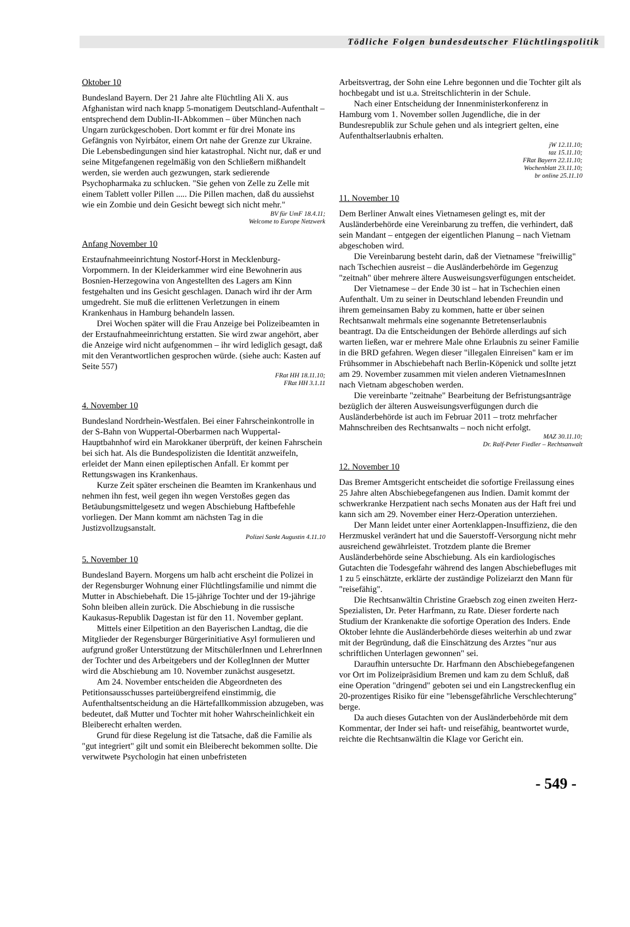Tödliche Folgen bundesdeutscher Flüchtlingspolitik
Oktober 10
Bundesland Bayern. Der 21 Jahre alte Flüchtling Ali X. aus Afghanistan wird nach knapp 5-monatigem Deutschland-Aufenthalt – entsprechend dem Dublin-II-Abkommen – über München nach Ungarn zurückgeschoben. Dort kommt er für drei Monate ins Gefängnis von Nyirbátor, einem Ort nahe der Grenze zur Ukraine. Die Lebensbedingungen sind hier katastrophal. Nicht nur, daß er und seine Mitgefangenen regelmäßig von den Schließern mißhandelt werden, sie werden auch gezwungen, stark sedierende Psychopharmaka zu schlucken. "Sie gehen von Zelle zu Zelle mit einem Tablett voller Pillen ..... Die Pillen machen, daß du aussiehst wie ein Zombie und dein Gesicht bewegt sich nicht mehr."
BV für UmF 18.4.11;
Welcome to Europe Netzwerk
Anfang November 10
Erstaufnahmeeinrichtung Nostorf-Horst in Mecklenburg-Vorpommern. In der Kleiderkammer wird eine Bewohnerin aus Bosnien-Herzegowina von Angestellten des Lagers am Kinn festgehalten und ins Gesicht geschlagen. Danach wird ihr der Arm umgedreht. Sie muß die erlittenen Verletzungen in einem Krankenhaus in Hamburg behandeln lassen.
Drei Wochen später will die Frau Anzeige bei Polizeibeamten in der Erstaufnahmeeinrichtung erstatten. Sie wird zwar angehört, aber die Anzeige wird nicht aufgenommen – ihr wird lediglich gesagt, daß mit den Verantwortlichen gesprochen würde. (siehe auch: Kasten auf Seite 557)
FRat HH 18.11.10;
FRat HH 3.1.11
4. November 10
Bundesland Nordrhein-Westfalen. Bei einer Fahrscheinkontrolle in der S-Bahn von Wuppertal-Oberbarmen nach Wuppertal-Hauptbahnhof wird ein Marokkaner überprüft, der keinen Fahrschein bei sich hat. Als die Bundespolizisten die Identität anzweifeln, erleidet der Mann einen epileptischen Anfall. Er kommt per Rettungswagen ins Krankenhaus.
Kurze Zeit später erscheinen die Beamten im Krankenhaus und nehmen ihn fest, weil gegen ihn wegen Verstoßes gegen das Betäubungsmittelgesetz und wegen Abschiebung Haftbefehle vorliegen. Der Mann kommt am nächsten Tag in die Justizvollzugsanstalt.
Polizei Sankt Augustin 4.11.10
5. November 10
Bundesland Bayern. Morgens um halb acht erscheint die Polizei in der Regensburger Wohnung einer Flüchtlingsfamilie und nimmt die Mutter in Abschiebehaft. Die 15-jährige Tochter und der 19-jährige Sohn bleiben allein zurück. Die Abschiebung in die russische Kaukasus-Republik Dagestan ist für den 11. November geplant.
Mittels einer Eilpetition an den Bayerischen Landtag, die die Mitglieder der Regensburger Bürgerinitiative Asyl formulieren und aufgrund großer Unterstützung der MitschülerInnen und LehrerInnen der Tochter und des Arbeitgebers und der KollegInnen der Mutter wird die Abschiebung am 10. November zunächst ausgesetzt.
Am 24. November entscheiden die Abgeordneten des Petitionsausschusses parteiübergreifend einstimmig, die Aufenthaltsentscheidung an die Härtefallkommission abzugeben, was bedeutet, daß Mutter und Tochter mit hoher Wahrscheinlichkeit ein Bleiberecht erhalten werden.
Grund für diese Regelung ist die Tatsache, daß die Familie als "gut integriert" gilt und somit ein Bleiberecht bekommen sollte. Die verwitwete Psychologin hat einen unbefristeten
Arbeitsvertrag, der Sohn eine Lehre begonnen und die Tochter gilt als hochbegabt und ist u.a. Streitschlichterin in der Schule.
Nach einer Entscheidung der Innenministerkonferenz in Hamburg vom 1. November sollen Jugendliche, die in der Bundesrepublik zur Schule gehen und als integriert gelten, eine Aufenthaltserlaubnis erhalten.
jW 12.11.10;
taz 15.11.10;
FRat Bayern 22.11.10;
Wochenblatt 23.11.10;
br online 25.11.10
11. November 10
Dem Berliner Anwalt eines Vietnamesen gelingt es, mit der Ausländerbehörde eine Vereinbarung zu treffen, die verhindert, daß sein Mandant – entgegen der eigentlichen Planung – nach Vietnam abgeschoben wird.
Die Vereinbarung besteht darin, daß der Vietnamese "freiwillig" nach Tschechien ausreist – die Ausländerbehörde im Gegenzug "zeitnah" über mehrere ältere Ausweisungsverfügungen entscheidet.
Der Vietnamese – der Ende 30 ist – hat in Tschechien einen Aufenthalt. Um zu seiner in Deutschland lebenden Freundin und ihrem gemeinsamen Baby zu kommen, hatte er über seinen Rechtsanwalt mehrmals eine sogenannte Betretenserlaubnis beantragt. Da die Entscheidungen der Behörde allerdings auf sich warten ließen, war er mehrere Male ohne Erlaubnis zu seiner Familie in die BRD gefahren. Wegen dieser "illegalen Einreisen" kam er im Frühsommer in Abschiebehaft nach Berlin-Köpenick und sollte jetzt am 29. November zusammen mit vielen anderen VietnamesInnen nach Vietnam abgeschoben werden.
Die vereinbarte "zeitnahe" Bearbeitung der Befristungsanträge bezüglich der älteren Ausweisungsverfügungen durch die Ausländerbehörde ist auch im Februar 2011 – trotz mehrfacher Mahnschreiben des Rechtsanwalts – noch nicht erfolgt.
MAZ 30.11.10;
Dr. Ralf-Peter Fiedler – Rechtsanwalt
12. November 10
Das Bremer Amtsgericht entscheidet die sofortige Freilassung eines 25 Jahre alten Abschiebegefangenen aus Indien. Damit kommt der schwerkranke Herzpatient nach sechs Monaten aus der Haft frei und kann sich am 29. November einer Herz-Operation unterziehen.
Der Mann leidet unter einer Aortenklappen-Insuffizienz, die den Herzmuskel verändert hat und die Sauerstoff-Versorgung nicht mehr ausreichend gewährleistet. Trotzdem plante die Bremer Ausländerbehörde seine Abschiebung. Als ein kardiologisches Gutachten die Todesgefahr während des langen Abschiebefluges mit 1 zu 5 einschätzte, erklärte der zuständige Polizeiarzt den Mann für "reisefähig".
Die Rechtsanwältin Christine Graebsch zog einen zweiten Herz-Spezialisten, Dr. Peter Harfmann, zu Rate. Dieser forderte nach Studium der Krankenakte die sofortige Operation des Inders. Ende Oktober lehnte die Ausländerbehörde dieses weiterhin ab und zwar mit der Begründung, daß die Einschätzung des Arztes "nur aus schriftlichen Unterlagen gewonnen" sei.
Daraufhin untersuchte Dr. Harfmann den Abschiebegefangenen vor Ort im Polizeipräsidium Bremen und kam zu dem Schluß, daß eine Operation "dringend" geboten sei und ein Langstreckenflug ein 20-prozentiges Risiko für eine "lebensgefährliche Verschlechterung" berge.
Da auch dieses Gutachten von der Ausländerbehörde mit dem Kommentar, der Inder sei haft- und reisefähig, beantwortet wurde, reichte die Rechtsanwältin die Klage vor Gericht ein.
- 549 -